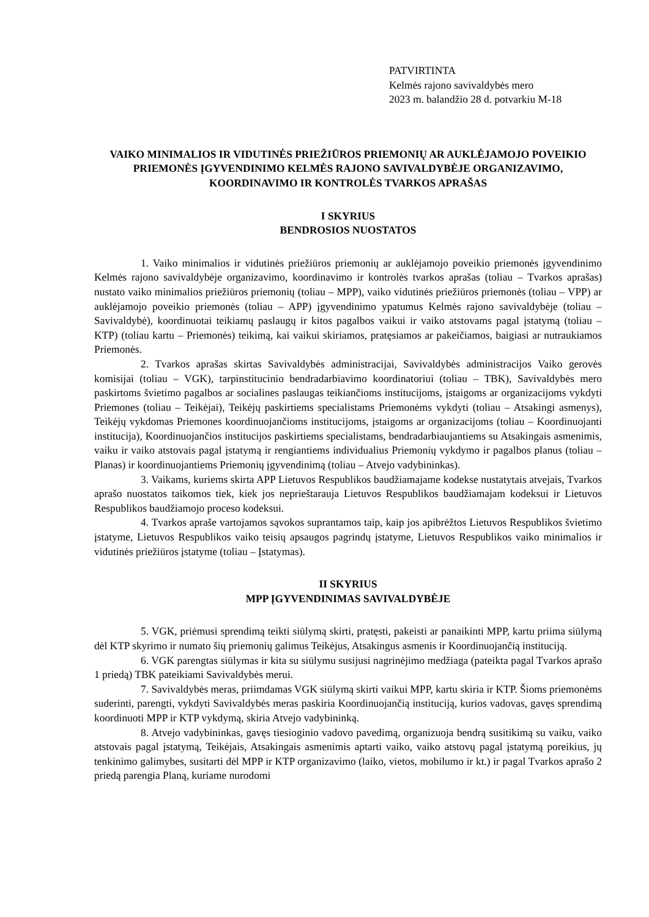PATVIRTINTA
Kelmės rajono savivaldybės mero
2023 m. balandžio 28 d. potvarkiu M-18
VAIKO MINIMALIOS IR VIDUTINĖS PRIEŽIŪROS PRIEMONIŲ AR AUKLĖJAMOJO POVEIKIO PRIEMONĖS ĮGYVENDINIMO KELMĖS RAJONO SAVIVALDYBĖJE ORGANIZAVIMO, KOORDINAVIMO IR KONTROLĖS TVARKOS APRAŠAS
I SKYRIUS
BENDROSIOS NUOSTATOS
1. Vaiko minimalios ir vidutinės priežiūros priemonių ar auklėjamojo poveikio priemonės įgyvendinimo Kelmės rajono savivaldybėje organizavimo, koordinavimo ir kontrolės tvarkos aprašas (toliau – Tvarkos aprašas) nustato vaiko minimalios priežiūros priemonių (toliau – MPP), vaiko vidutinės priežiūros priemonės (toliau – VPP) ar auklėjamojo poveikio priemonės (toliau – APP) įgyvendinimo ypatumus Kelmės rajono savivaldybėje (toliau – Savivaldybė), koordinuotai teikiamų paslaugų ir kitos pagalbos vaikui ir vaiko atstovams pagal įstatymą (toliau – KTP) (toliau kartu – Priemonės) teikimą, kai vaikui skiriamos, pratęsiamos ar pakeičiamos, baigiasi ar nutraukiamos Priemonės.
2. Tvarkos aprašas skirtas Savivaldybės administracijai, Savivaldybės administracijos Vaiko gerovės komisijai (toliau – VGK), tarpinstitucinio bendradarbiavimo koordinatoriui (toliau – TBK), Savivaldybės mero paskirtoms švietimo pagalbos ar socialines paslaugas teikiančioms institucijoms, įstaigoms ar organizacijoms vykdyti Priemones (toliau – Teikėjai), Teikėjų paskirtiems specialistams Priemonėms vykdyti (toliau – Atsakingi asmenys), Teikėjų vykdomas Priemones koordinuojančioms institucijoms, įstaigoms ar organizacijoms (toliau – Koordinuojanti institucija), Koordinuojančios institucijos paskirtiems specialistams, bendradarbiaujantiems su Atsakingais asmenimis, vaiku ir vaiko atstovais pagal įstatymą ir rengiantiems individualius Priemonių vykdymo ir pagalbos planus (toliau – Planas) ir koordinuojantiems Priemonių įgyvendinimą (toliau – Atvejo vadybininkas).
3. Vaikams, kuriems skirta APP Lietuvos Respublikos baudžiamajame kodekse nustatytais atvejais, Tvarkos aprašo nuostatos taikomos tiek, kiek jos neprieštarauja Lietuvos Respublikos baudžiamajam kodeksui ir Lietuvos Respublikos baudžiamojo proceso kodeksui.
4. Tvarkos apraše vartojamos sąvokos suprantamos taip, kaip jos apibrėžtos Lietuvos Respublikos švietimo įstatyme, Lietuvos Respublikos vaiko teisių apsaugos pagrindų įstatyme, Lietuvos Respublikos vaiko minimalios ir vidutinės priežiūros įstatyme (toliau – Įstatymas).
II SKYRIUS
MPP ĮGYVENDINIMAS SAVIVALDYBĖJE
5. VGK, priėmusi sprendimą teikti siūlymą skirti, pratęsti, pakeisti ar panaikinti MPP, kartu priima siūlymą dėl KTP skyrimo ir numato šių priemonių galimus Teikėjus, Atsakingus asmenis ir Koordinuojančią instituciją.
6. VGK parengtas siūlymas ir kita su siūlymu susijusi nagrinėjimo medžiaga (pateikta pagal Tvarkos aprašo 1 priedą) TBK pateikiami Savivaldybės merui.
7. Savivaldybės meras, priimdamas VGK siūlymą skirti vaikui MPP, kartu skiria ir KTP. Šioms priemonėms suderinti, parengti, vykdyti Savivaldybės meras paskiria Koordinuojančią instituciją, kurios vadovas, gavęs sprendimą koordinuoti MPP ir KTP vykdymą, skiria Atvejo vadybininką.
8. Atvejo vadybininkas, gavęs tiesioginio vadovo pavedimą, organizuoja bendrą susitikimą su vaiku, vaiko atstovais pagal įstatymą, Teikėjais, Atsakingais asmenimis aptarti vaiko, vaiko atstovų pagal įstatymą poreikius, jų tenkinimo galimybes, susitarti dėl MPP ir KTP organizavimo (laiko, vietos, mobilumo ir kt.) ir pagal Tvarkos aprašo 2 priedą parengia Planą, kuriame nurodomi